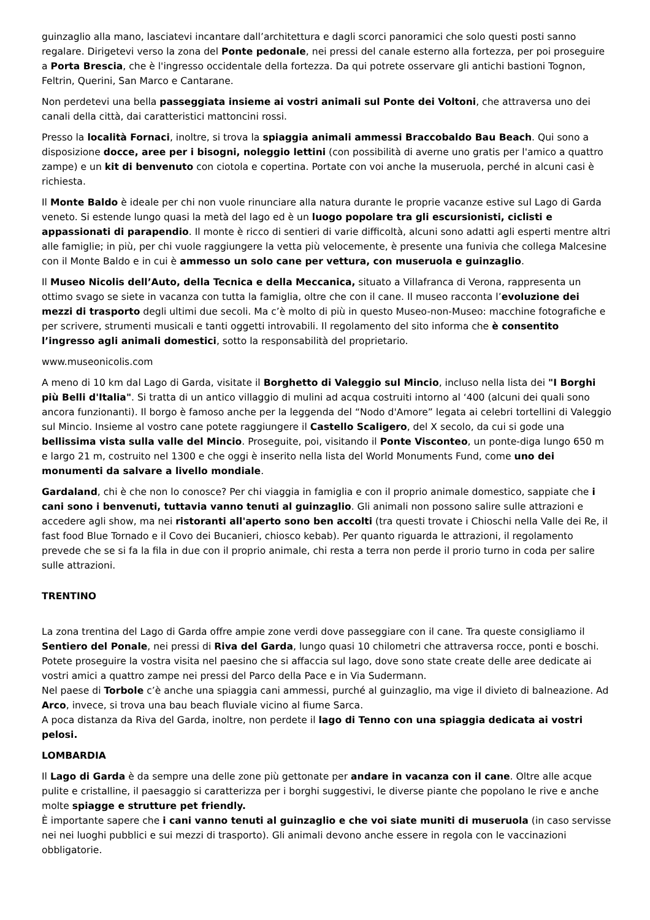guinzaglio alla mano, lasciatevi incantare dall’architettura e dagli scorci panoramici che solo questi posti sanno regalare. Dirigetevi verso la zona del Ponte pedonale, nei pressi del canale esterno alla fortezza, per poi proseguire a Porta Brescia, che è l'ingresso occidentale della fortezza. Da qui potrete osservare gli antichi bastioni Tognon, Feltrin, Querini, San Marco e Cantarane.
Non perdetevi una bella passeggiata insieme ai vostri animali sul Ponte dei Voltoni, che attraversa uno dei canali della città, dai caratteristici mattoncini rossi.
Presso la località Fornaci, inoltre, si trova la spiaggia animali ammessi Braccobaldo Bau Beach. Qui sono a disposizione docce, aree per i bisogni, noleggio lettini (con possibilità di averne uno gratis per l'amico a quattro zampe) e un kit di benvenuto con ciotola e copertina. Portate con voi anche la museruola, perché in alcuni casi è richiesta.
Il Monte Baldo è ideale per chi non vuole rinunciare alla natura durante le proprie vacanze estive sul Lago di Garda veneto. Si estende lungo quasi la metà del lago ed è un luogo popolare tra gli escursionisti, ciclisti e appassionati di parapendio. Il monte è ricco di sentieri di varie difficoltà, alcuni sono adatti agli esperti mentre altri alle famiglie; in più, per chi vuole raggiungere la vetta più velocemente, è presente una funivia che collega Malcesine con il Monte Baldo e in cui è ammesso un solo cane per vettura, con museruola e guinzaglio.
Il Museo Nicolis dell’Auto, della Tecnica e della Meccanica, situato a Villafranca di Verona, rappresenta un ottimo svago se siete in vacanza con tutta la famiglia, oltre che con il cane. Il museo racconta l’evoluzione dei mezzi di trasporto degli ultimi due secoli. Ma c’è molto di più in questo Museo-non-Museo: macchine fotografiche e per scrivere, strumenti musicali e tanti oggetti introvabili. Il regolamento del sito informa che è consentito l’ingresso agli animali domestici, sotto la responsabilità del proprietario.
www.museonicolis.com
A meno di 10 km dal Lago di Garda, visitate il Borghetto di Valeggio sul Mincio, incluso nella lista dei "I Borghi più Belli d'Italia". Si tratta di un antico villaggio di mulini ad acqua costruiti intorno al ‘400 (alcuni dei quali sono ancora funzionanti). Il borgo è famoso anche per la leggenda del “Nodo d'Amore” legata ai celebri tortellini di Valeggio sul Mincio. Insieme al vostro cane potete raggiungere il Castello Scaligero, del X secolo, da cui si gode una bellissima vista sulla valle del Mincio. Proseguite, poi, visitando il Ponte Visconteo, un ponte-diga lungo 650 m e largo 21 m, costruito nel 1300 e che oggi è inserito nella lista del World Monuments Fund, come uno dei monumenti da salvare a livello mondiale.
Gardaland, chi è che non lo conosce? Per chi viaggia in famiglia e con il proprio animale domestico, sappiate che i cani sono i benvenuti, tuttavia vanno tenuti al guinzaglio. Gli animali non possono salire sulle attrazioni e accedere agli show, ma nei ristoranti all'aperto sono ben accolti (tra questi trovate i Chioschi nella Valle dei Re, il fast food Blue Tornado e il Covo dei Bucanieri, chiosco kebab). Per quanto riguarda le attrazioni, il regolamento prevede che se si fa la fila in due con il proprio animale, chi resta a terra non perde il prorio turno in coda per salire sulle attrazioni.
TRENTINO
La zona trentina del Lago di Garda offre ampie zone verdi dove passeggiare con il cane. Tra queste consigliamo il Sentiero del Ponale, nei pressi di Riva del Garda, lungo quasi 10 chilometri che attraversa rocce, ponti e boschi.
Potete proseguire la vostra visita nel paesino che si affaccia sul lago, dove sono state create delle aree dedicate ai vostri amici a quattro zampe nei pressi del Parco della Pace e in Via Sudermann.
Nel paese di Torbole c’è anche una spiaggia cani ammessi, purché al guinzaglio, ma vige il divieto di balneazione. Ad Arco, invece, si trova una bau beach fluviale vicino al fiume Sarca.
A poca distanza da Riva del Garda, inoltre, non perdete il lago di Tenno con una spiaggia dedicata ai vostri pelosi.
LOMBARDIA
Il Lago di Garda è da sempre una delle zone più gettonate per andare in vacanza con il cane. Oltre alle acque pulite e cristalline, il paesaggio si caratterizza per i borghi suggestivi, le diverse piante che popolano le rive e anche molte spiagge e strutture pet friendly.
È importante sapere che i cani vanno tenuti al guinzaglio e che voi siate muniti di museruola (in caso servisse nei nei luoghi pubblici e sui mezzi di trasporto). Gli animali devono anche essere in regola con le vaccinazioni obbligatorie.